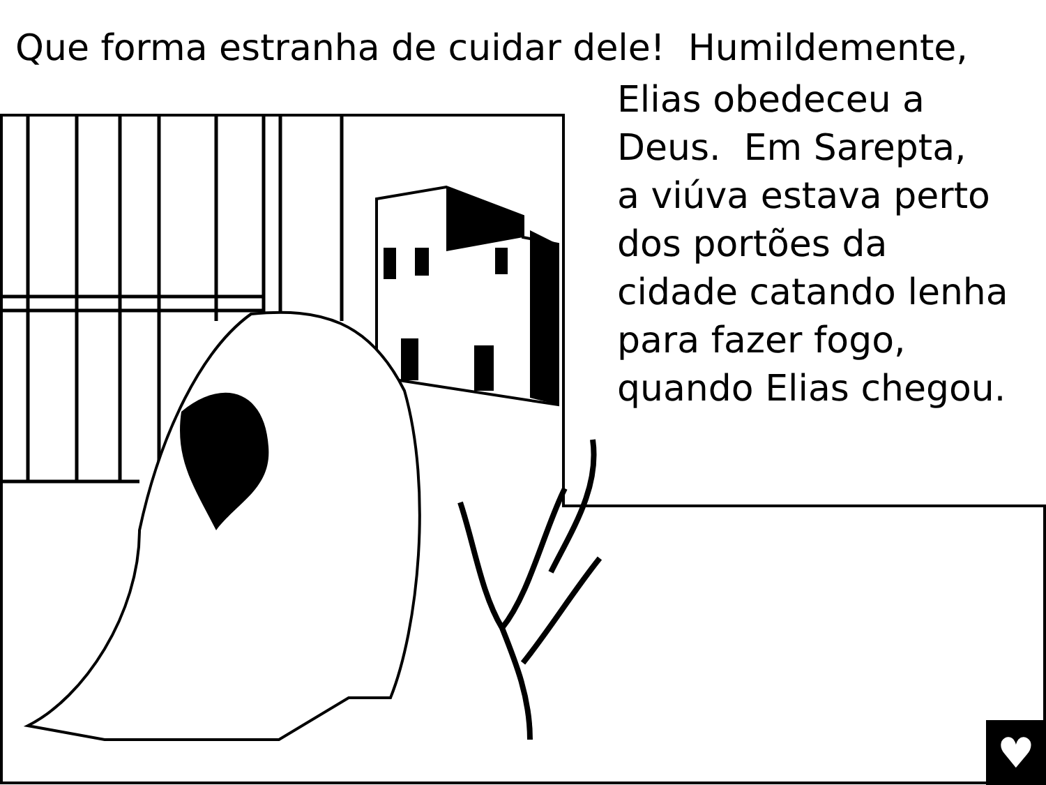♥
Que forma estranha de cuidar dele! Humildemente,
Elias obedeceu a
Deus. Em Sarepta,
a viúva estava perto
dos portões da
cidade catando lenha
para fazer fogo,
quando Elias chegou.